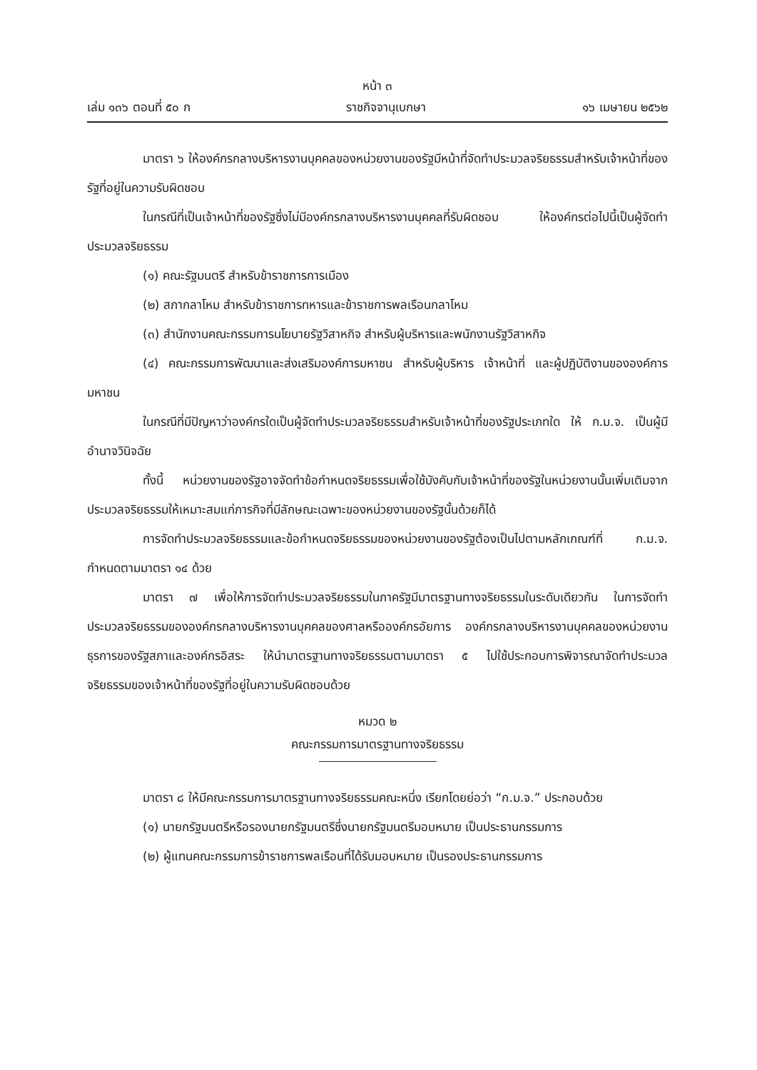หน้า ๓
เล่ม ๑๓๖ ตอนที่ ๕๐ ก ราชกิจจานุเบกษา ๑๖ เมษายน ๒๕๖๒
มาตรา ๖ ให้องค์กรกลางบริหารงานบุคคลของหน่วยงานของรัฐมีหน้าที่จัดทำประมวลจริยธรรมสำหรับเจ้าหน้าที่ของรัฐที่อยู่ในความรับผิดชอบ
ในกรณีที่เป็นเจ้าหน้าที่ของรัฐซึ่งไม่มีองค์กรกลางบริหารงานบุคคลที่รับผิดชอบ ให้องค์กรต่อไปนี้เป็นผู้จัดทำประมวลจริยธรรม
(๑) คณะรัฐมนตรี สำหรับข้าราชการการเมือง
(๒) สภากลาโหม สำหรับข้าราชการทหารและข้าราชการพลเรือนกลาโหม
(๓) สำนักงานคณะกรรมการนโยบายรัฐวิสาหกิจ สำหรับผู้บริหารและพนักงานรัฐวิสาหกิจ
(๔) คณะกรรมการพัฒนาและส่งเสริมองค์การมหาชน สำหรับผู้บริหาร เจ้าหน้าที่ และผู้ปฏิบัติงานขององค์การมหาชน
ในกรณีที่มีปัญหาว่าองค์กรใดเป็นผู้จัดทำประมวลจริยธรรมสำหรับเจ้าหน้าที่ของรัฐประเภทใด ให้ ก.ม.จ. เป็นผู้มีอำนาจวินิจฉัย
ทั้งนี้ หน่วยงานของรัฐอาจจัดทำข้อกำหนดจริยธรรมเพื่อใช้บังคับกับเจ้าหน้าที่ของรัฐในหน่วยงานนั้นเพิ่มเติมจากประมวลจริยธรรมให้เหมาะสมแก่ภารกิจที่มีลักษณะเฉพาะของหน่วยงานของรัฐนั้นด้วยก็ได้
การจัดทำประมวลจริยธรรมและข้อกำหนดจริยธรรมของหน่วยงานของรัฐต้องเป็นไปตามหลักเกณฑ์ที่ ก.ม.จ. กำหนดตามมาตรา ๑๔ ด้วย
มาตรา ๗ เพื่อให้การจัดทำประมวลจริยธรรมในภาครัฐมีมาตรฐานทางจริยธรรมในระดับเดียวกัน ในการจัดทำประมวลจริยธรรมขององค์กรกลางบริหารงานบุคคลของศาลหรือองค์กรอัยการ องค์กรกลางบริหารงานบุคคลของหน่วยงานธุรการของรัฐสภาและองค์กรอิสระ ให้นำมาตรฐานทางจริยธรรมตามมาตรา ๕ ไปใช้ประกอบการพิจารณาจัดทำประมวลจริยธรรมของเจ้าหน้าที่ของรัฐที่อยู่ในความรับผิดชอบด้วย
หมวด ๒
คณะกรรมการมาตรฐานทางจริยธรรม
มาตรา ๘ ให้มีคณะกรรมการมาตรฐานทางจริยธรรมคณะหนึ่ง เรียกโดยย่อว่า “ก.ม.จ.” ประกอบด้วย
(๑) นายกรัฐมนตรีหรือรองนายกรัฐมนตรีซึ่งนายกรัฐมนตรีมอบหมาย เป็นประธานกรรมการ
(๒) ผู้แทนคณะกรรมการข้าราชการพลเรือนที่ได้รับมอบหมาย เป็นรองประธานกรรมการ